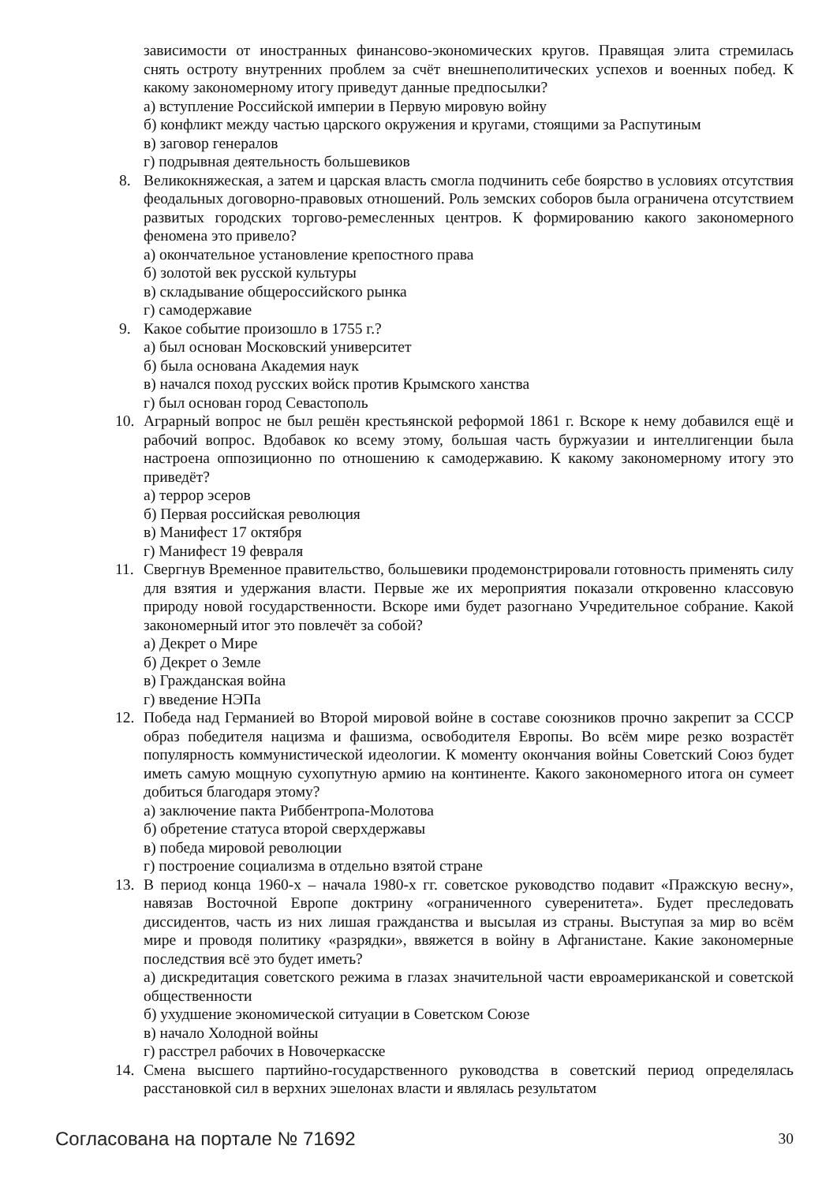зависимости от иностранных финансово-экономических кругов. Правящая элита стремилась снять остроту внутренних проблем за счёт внешнеполитических успехов и военных побед. К какому закономерному итогу приведут данные предпосылки?
а) вступление Российской империи в Первую мировую войну
б) конфликт между частью царского окружения и кругами, стоящими за Распутиным
в) заговор генералов
г) подрывная деятельность большевиков
8. Великокняжеская, а затем и царская власть смогла подчинить себе боярство в условиях отсутствия феодальных договорно-правовых отношений. Роль земских соборов была ограничена отсутствием развитых городских торгово-ремесленных центров. К формированию какого закономерного феномена это привело?
а) окончательное установление крепостного права
б) золотой век русской культуры
в) складывание общероссийского рынка
г) самодержавие
9. Какое событие произошло в 1755 г.?
а) был основан Московский университет
б) была основана Академия наук
в) начался поход русских войск против Крымского ханства
г) был основан город Севастополь
10. Аграрный вопрос не был решён крестьянской реформой 1861 г. Вскоре к нему добавился ещё и рабочий вопрос. Вдобавок ко всему этому, большая часть буржуазии и интеллигенции была настроена оппозиционно по отношению к самодержавию. К какому закономерному итогу это приведёт?
а) террор эсеров
б) Первая российская революция
в) Манифест 17 октября
г) Манифест 19 февраля
11. Свергнув Временное правительство, большевики продемонстрировали готовность применять силу для взятия и удержания власти. Первые же их мероприятия показали откровенно классовую природу новой государственности. Вскоре ими будет разогнано Учредительное собрание. Какой закономерный итог это повлечёт за собой?
а) Декрет о Мире
б) Декрет о Земле
в) Гражданская война
г) введение НЭПа
12. Победа над Германией во Второй мировой войне в составе союзников прочно закрепит за СССР образ победителя нацизма и фашизма, освободителя Европы. Во всём мире резко возрастёт популярность коммунистической идеологии. К моменту окончания войны Советский Союз будет иметь самую мощную сухопутную армию на континенте. Какого закономерного итога он сумеет добиться благодаря этому?
а) заключение пакта Риббентропа-Молотова
б) обретение статуса второй сверхдержавы
в) победа мировой революции
г) построение социализма в отдельно взятой стране
13. В период конца 1960-х – начала 1980-х гг. советское руководство подавит «Пражскую весну», навязав Восточной Европе доктрину «ограниченного суверенитета». Будет преследовать диссидентов, часть из них лишая гражданства и высылая из страны. Выступая за мир во всём мире и проводя политику «разрядки», ввяжется в войну в Афганистане. Какие закономерные последствия всё это будет иметь?
а) дискредитация советского режима в глазах значительной части евроамериканской и советской общественности
б) ухудшение экономической ситуации в Советском Союзе
в) начало Холодной войны
г) расстрел рабочих в Новочеркасске
14. Смена высшего партийно-государственного руководства в советский период определялась расстановкой сил в верхних эшелонах власти и являлась результатом
Согласована на портале № 71692 30